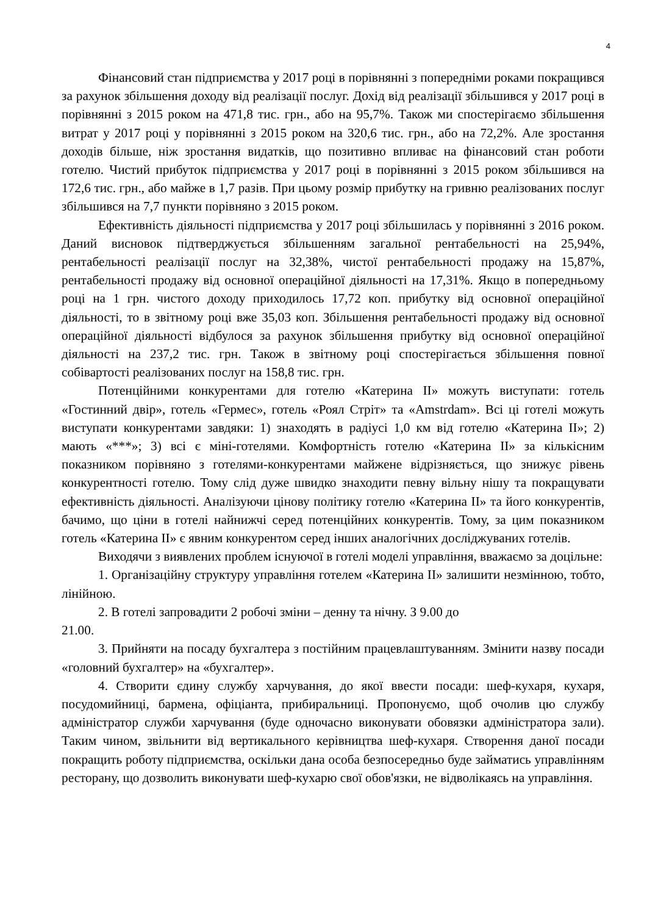4
Фінансовий стан підприємства у 2017 році в порівнянні з попередніми роками покращився за рахунок збільшення доходу від реалізації послуг. Дохід від реалізації збільшився у 2017 році в порівнянні з 2015 роком на 471,8 тис. грн., або на 95,7%. Також ми спостерігаємо збільшення витрат у 2017 році у порівнянні з 2015 роком на 320,6 тис. грн., або на 72,2%. Але зростання доходів більше, ніж зростання видатків, що позитивно впливає на фінансовий стан роботи готелю. Чистий прибуток підприємства у 2017 році в порівнянні з 2015 роком збільшився на 172,6 тис. грн., або майже в 1,7 разів. При цьому розмір прибутку на гривню реалізованих послуг збільшився на 7,7 пункти порівняно з 2015 роком.
Ефективність діяльності підприємства у 2017 році збільшилась у порівнянні з 2016 роком. Даний висновок підтверджується збільшенням загальної рентабельності на 25,94%, рентабельності реалізації послуг на 32,38%, чистої рентабельності продажу на 15,87%, рентабельності продажу від основної операційної діяльності на 17,31%. Якщо в попередньому році на 1 грн. чистого доходу приходилось 17,72 коп. прибутку від основної операційної діяльності, то в звітному році вже 35,03 коп. Збільшення рентабельності продажу від основної операційної діяльності відбулося за рахунок збільшення прибутку від основної операційної діяльності на 237,2 тис. грн. Також в звітному році спостерігається збільшення повної собівартості реалізованих послуг на 158,8 тис. грн.
Потенційними конкурентами для готелю «Катерина ІІ» можуть виступати: готель «Гостинний двір», готель «Гермес», готель «Роял Стріт» та «Amstrdam». Всі ці готелі можуть виступати конкурентами завдяки: 1) знаходять в радіусі 1,0 км від готелю «Катерина ІІ»; 2) мають «***»; 3) всі є міні-готелями. Комфортність готелю «Катерина ІІ» за кількісним показником порівняно з готелями-конкурентами майжене відрізняється, що знижує рівень конкурентності готелю. Тому слід дуже швидко знаходити певну вільну нішу та покращувати ефективність діяльності. Аналізуючи цінову політику готелю «Катерина ІІ» та його конкурентів, бачимо, що ціни в готелі найнижчі серед потенційних конкурентів. Тому, за цим показником готель «Катерина ІІ» є явним конкурентом серед інших аналогічних досліджуваних готелів.
Виходячи з виявлених проблем існуючої в готелі моделі управління, вважаємо за доцільне:
1. Організаційну структуру управління готелем «Катерина ІІ» залишити незмінною, тобто, лінійною.
2. В готелі запровадити 2 робочі зміни – денну та нічну. З 9.00 до
21.00.
3. Прийняти на посаду бухгалтера з постійним працевлаштуванням. Змінити назву посади «головний бухгалтер» на «бухгалтер».
4. Створити єдину службу харчування, до якої ввести посади: шеф-кухаря, кухаря, посудомийниці, бармена, офіціанта, прибиральниці. Пропонуємо, щоб очолив цю службу адміністратор служби харчування (буде одночасно виконувати обовязки адміністратора зали). Таким чином, звільнити від вертикального керівництва шеф-кухаря. Створення даної посади покращить роботу підприємства, оскільки дана особа безпосередньо буде займатись управлінням ресторану, що дозволить виконувати шеф-кухарю свої обов'язки, не відволікаясь на управління.